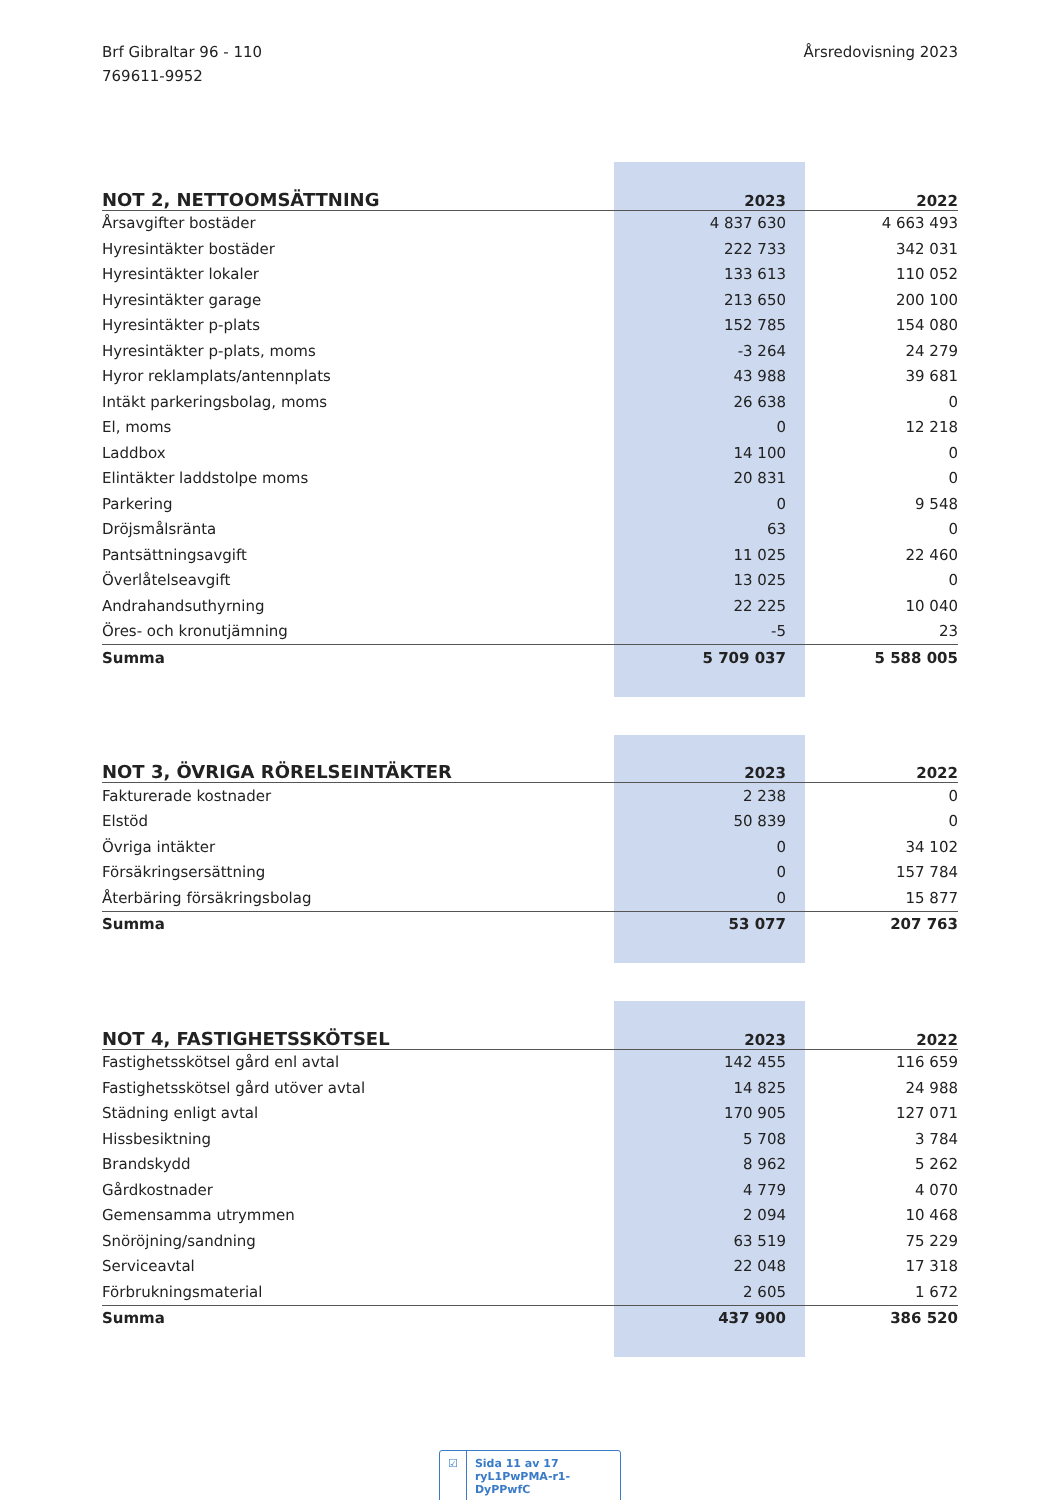Brf Gibraltar 96 - 110
769611-9952
Årsredovisning 2023
| NOT 2, NETTOOMSÄTTNING | 2023 | 2022 |
| --- | --- | --- |
| Årsavgifter bostäder | 4 837 630 | 4 663 493 |
| Hyresintäkter bostäder | 222 733 | 342 031 |
| Hyresintäkter lokaler | 133 613 | 110 052 |
| Hyresintäkter garage | 213 650 | 200 100 |
| Hyresintäkter p-plats | 152 785 | 154 080 |
| Hyresintäkter p-plats, moms | -3 264 | 24 279 |
| Hyror reklamplats/antennplats | 43 988 | 39 681 |
| Intäkt parkeringsbolag, moms | 26 638 | 0 |
| El, moms | 0 | 12 218 |
| Laddbox | 14 100 | 0 |
| Elintäkter laddstolpe moms | 20 831 | 0 |
| Parkering | 0 | 9 548 |
| Dröjsmålsränta | 63 | 0 |
| Pantsättningsavgift | 11 025 | 22 460 |
| Överlåtelseavgift | 13 025 | 0 |
| Andrahandsuthyrning | 22 225 | 10 040 |
| Öres- och kronutjämning | -5 | 23 |
| Summa | 5 709 037 | 5 588 005 |
| NOT 3, ÖVRIGA RÖRELSEINTÄKTER | 2023 | 2022 |
| --- | --- | --- |
| Fakturerade kostnader | 2 238 | 0 |
| Elstöd | 50 839 | 0 |
| Övriga intäkter | 0 | 34 102 |
| Försäkringsersättning | 0 | 157 784 |
| Återbäring försäkringsbolag | 0 | 15 877 |
| Summa | 53 077 | 207 763 |
| NOT 4, FASTIGHETSSKÖTSEL | 2023 | 2022 |
| --- | --- | --- |
| Fastighetsskötsel gård enl avtal | 142 455 | 116 659 |
| Fastighetsskötsel gård utöver avtal | 14 825 | 24 988 |
| Städning enligt avtal | 170 905 | 127 071 |
| Hissbesiktning | 5 708 | 3 784 |
| Brandskydd | 8 962 | 5 262 |
| Gårdkostnader | 4 779 | 4 070 |
| Gemensamma utrymmen | 2 094 | 10 468 |
| Snöröjning/sandning | 63 519 | 75 229 |
| Serviceavtal | 22 048 | 17 318 |
| Förbrukningsmaterial | 2 605 | 1 672 |
| Summa | 437 900 | 386 520 |
☑ Sida 11 av 17 ryL1PwPMA-r1-DyPPwfC